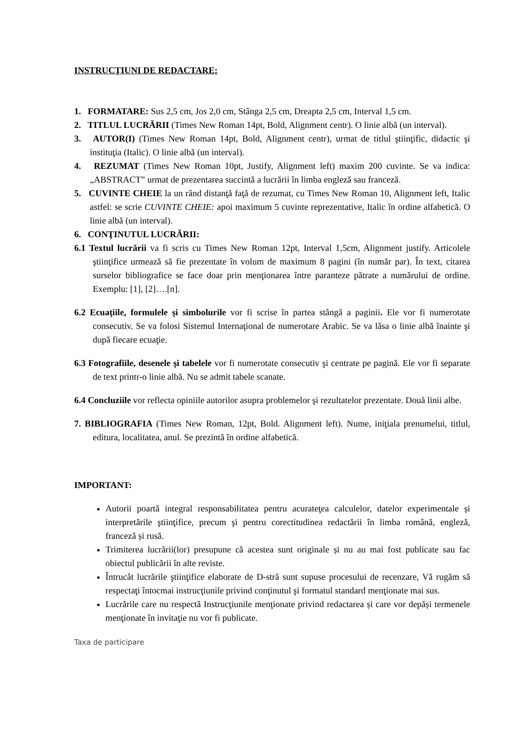INSTRUCŢIUNI DE REDACTARE:
1. FORMATARE: Sus 2,5 cm, Jos 2,0 cm, Stânga 2,5 cm, Dreapta 2,5 cm, Interval 1,5 cm.
2. TITLUL LUCRĂRII (Times New Roman 14pt, Bold, Alignment centr). O linie albă (un interval).
3. AUTOR(I) (Times New Roman 14pt, Bold, Alignment centr), urmat de titlul ştiinţific, didactic şi instituţia (Italic). O linie albă (un interval).
4. REZUMAT (Times New Roman 10pt, Justify, Alignment left) maxim 200 cuvinte. Se va indica: „ABSTRACT” urmat de prezentarea succintă a lucrării în limba engleză sau franceză.
5. CUVINTE CHEIE la un rând distanţă faţă de rezumat, cu Times New Roman 10, Alignment left, Italic astfel: se scrie CUVINTE CHEIE: apoi maximum 5 cuvinte reprezentative, Italic în ordine alfabetică. O linie albă (un interval).
6. CONŢINUTUL LUCRĂRII:
6.1 Textul lucrării va fi scris cu Times New Roman 12pt, Interval 1,5cm, Alignment justify. Articolele ştiinţifice urmează să fie prezentate în volum de maximum 8 pagini (în număr par). În text, citarea surselor bibliografice se face doar prin menţionarea între paranteze pătrate a numărului de ordine. Exemplu: [1], [2]….[n].
6.2 Ecuaţiile, formulele şi simbolurile vor fi scrise în partea stângă a paginii. Ele vor fi numerotate consecutiv. Se va folosi Sistemul Internaţional de numerotare Arabic. Se va lăsa o linie albă înainte şi după fiecare ecuaţie.
6.3 Fotografiile, desenele şi tabelele vor fi numerotate consecutiv şi centrate pe pagină. Ele vor fi separate de text printr-o linie albă. Nu se admit tabele scanate.
6.4 Concluziile vor reflecta opiniile autorilor asupra problemelor şi rezultatelor prezentate. Două linii albe.
7. BIBLIOGRAFIA (Times New Roman, 12pt, Bold. Alignment left). Nume, iniţiala prenumelui, titlul, editura, localitatea, anul. Se prezintă în ordine alfabetică.
IMPORTANT:
Autorii poartă integral responsabilitatea pentru acurateţea calculelor, datelor experimentale și interpretările ştiinţifice, precum şi pentru corectitudinea redactării în limba română, engleză, franceză și rusă.
Trimiterea lucrării(lor) presupune că acestea sunt originale și nu au mai fost publicate sau fac obiectul publicării în alte reviste.
Întrucât lucrările ştiinţifice elaborate de D-stră sunt supuse procesului de recenzare, Vă rugăm să respectaţi întocmai instrucţiunile privind conţinutul şi formatul standard menţionate mai sus.
Lucrările care nu respectă Instrucţiunile menţionate privind redactarea și care vor depăși termenele menţionate în invitaţie nu vor fi publicate.
Taxa de participare